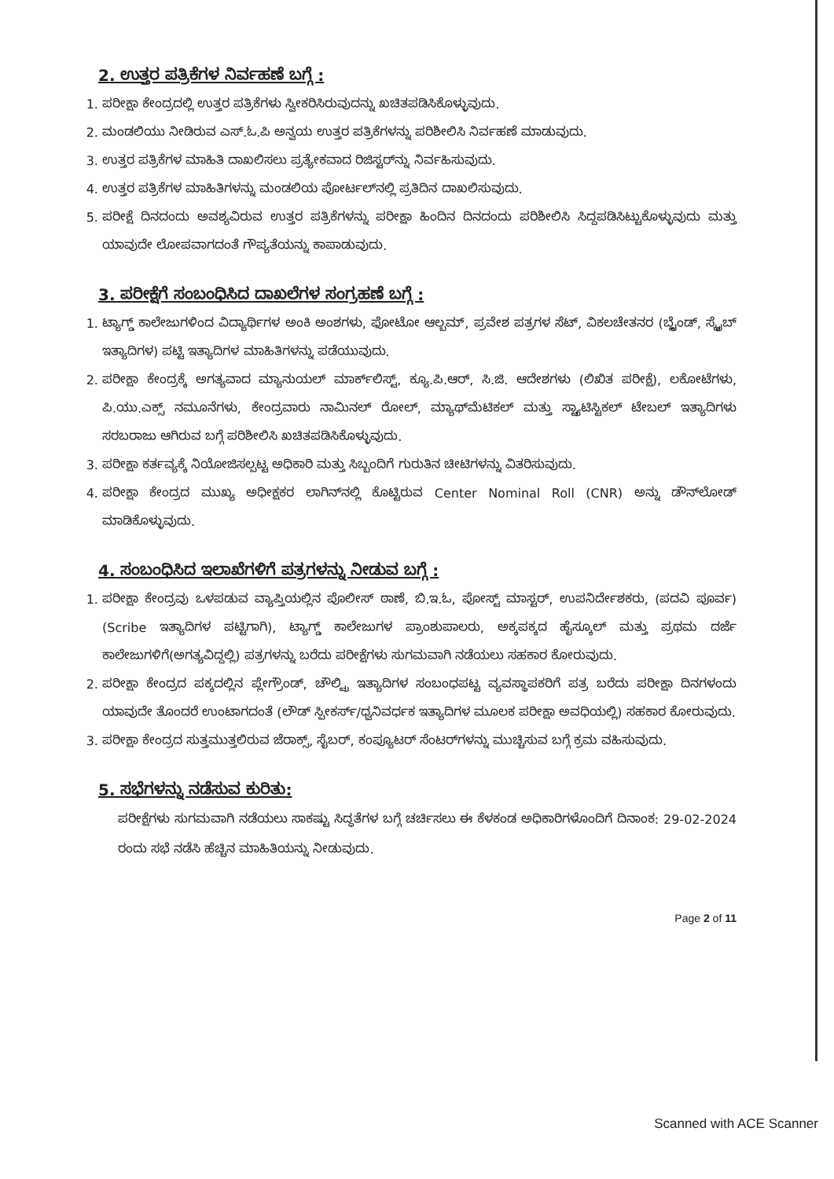2. ಉತ್ತರ ಪತ್ರಿಕೆಗಳ ನಿರ್ವಹಣೆ ಬಗ್ಗೆ :
1. ಪರೀಕ್ಷಾ ಕೇಂದ್ರದಲ್ಲಿ ಉತ್ತರ ಪತ್ರಿಕೆಗಳು ಸ್ವೀಕರಿಸಿರುವುದನ್ನು ಖಚಿತಪಡಿಸಿಕೊಳ್ಳುವುದು.
2. ಮಂಡಲಿಯು ನೀಡಿರುವ ಎಸ್.ಓ.ಪಿ ಅನ್ವಯ ಉತ್ತರ ಪತ್ರಿಕೆಗಳನ್ನು ಪರಿಶೀಲಿಸಿ ನಿರ್ವಹಣೆ ಮಾಡುವುದು.
3. ಉತ್ತರ ಪತ್ರಿಕೆಗಳ ಮಾಹಿತಿ ದಾಖಲಿಸಲು ಪ್ರತ್ಯೇಕವಾದ ರಿಜಿಸ್ಟರ್‌ನ್ನು ನಿರ್ವಹಿಸುವುದು.
4. ಉತ್ತರ ಪತ್ರಿಕೆಗಳ ಮಾಹಿತಿಗಳನ್ನು ಮಂಡಲಿಯ ಪೋರ್ಟಲ್‌ನಲ್ಲಿ ಪ್ರತಿದಿನ ದಾಖಲಿಸುವುದು.
5. ಪರೀಕ್ಷೆ ದಿನದಂದು ಅವಶ್ಯವಿರುವ ಉತ್ತರ ಪತ್ರಿಕೆಗಳನ್ನು ಪರೀಕ್ಷಾ ಹಿಂದಿನ ದಿನದಂದು ಪರಿಶೀಲಿಸಿ ಸಿದ್ದಪಡಿಸಿಟ್ಟುಕೊಳ್ಳುವುದು ಮತ್ತು ಯಾವುದೇ ಲೋಪವಾಗದಂತೆ ಗೌಪ್ಯತೆಯನ್ನು ಕಾಪಾಡುವುದು.
3. ಪರೀಕ್ಷೆಗೆ ಸಂಬಂಧಿಸಿದ ದಾಖಲೆಗಳ ಸಂಗ್ರಹಣೆ ಬಗ್ಗೆ :
1. ಟ್ಯಾಗ್ಡ್ ಕಾಲೇಜುಗಳಿಂದ ವಿದ್ಯಾರ್ಥಿಗಳ ಅಂಕಿ ಅಂಶಗಳು, ಫೋಟೋ ಆಲ್ಬಮ್, ಪ್ರವೇಶ ಪತ್ರಗಳ ಸೆಟ್, ವಿಕಲಚೇತನರ (ಬ್ಲೈಂಡ್, ಸ್ಕ್ರೈಬ್ ಇತ್ಯಾದಿಗಳ) ಪಟ್ಟಿ ಇತ್ಯಾದಿಗಳ ಮಾಹಿತಿಗಳನ್ನು ಪಡೆಯುವುದು.
2. ಪರೀಕ್ಷಾ ಕೇಂದ್ರಕ್ಕೆ ಅಗತ್ಯವಾದ ಮ್ಯಾನುಯಲ್ ಮಾರ್ಕ್‌ಲಿಸ್ಟ್, ಕ್ಯೂ.ಪಿ.ಆರ್, ಸಿ.ಜಿ. ಆದೇಶಗಳು (ಲಿಖಿತ ಪರೀಕ್ಷೆ), ಲಕೋಟೆಗಳು, ಪಿ.ಯು.ಎಕ್ಸ್ ನಮೂನೆಗಳು, ಕೇಂದ್ರವಾರು ನಾಮಿನಲ್ ರೋಲ್, ಮ್ಯಾಥ್‌ಮೆಟಿಕಲ್ ಮತ್ತು ಸ್ಟ್ಯಾಟಿಸ್ಟಿಕಲ್ ಟೇಬಲ್ ಇತ್ಯಾದಿಗಳು ಸರಬರಾಜು ಆಗಿರುವ ಬಗ್ಗೆ ಪರಿಶೀಲಿಸಿ ಖಚಿತಪಡಿಸಿಕೊಳ್ಳುವುದು.
3. ಪರೀಕ್ಷಾ ಕರ್ತವ್ಯಕ್ಕೆ ನಿಯೋಜಿಸಲ್ಪಟ್ಟ ಅಧಿಕಾರಿ ಮತ್ತು ಸಿಬ್ಬಂದಿಗೆ ಗುರುತಿನ ಚೀಟಿಗಳನ್ನು ವಿತರಿಸುವುದು.
4. ಪರೀಕ್ಷಾ ಕೇಂದ್ರದ ಮುಖ್ಯ ಅಧೀಕ್ಷಕರ ಲಾಗಿನ್‌ನಲ್ಲಿ ಕೊಟ್ಟಿರುವ Center Nominal Roll (CNR) ಅನ್ನು ಡೌನ್‌ಲೋಡ್ ಮಾಡಿಕೊಳ್ಳುವುದು.
4. ಸಂಬಂಧಿಸಿದ ಇಲಾಖೆಗಳಿಗೆ ಪತ್ರಗಳನ್ನು ನೀಡುವ ಬಗ್ಗೆ :
1. ಪರೀಕ್ಷಾ ಕೇಂದ್ರವು ಒಳಪಡುವ ವ್ಯಾಪ್ತಿಯಲ್ಲಿನ ಪೊಲೀಸ್ ಠಾಣೆ, ಬಿ.ಇ.ಓ, ಪೋಸ್ಟ್ ಮಾಸ್ಟರ್, ಉಪನಿರ್ದೇಶಕರು, (ಪದವಿ ಪೂರ್ವ) (Scribe ಇತ್ಯಾದಿಗಳ ಪಟ್ಟಿಗಾಗಿ), ಟ್ಯಾಗ್ಡ್ ಕಾಲೇಜುಗಳ ಪ್ರಾಂಶುಪಾಲರು, ಅಕ್ಕಪಕ್ಕದ ಹೈಸ್ಕೂಲ್ ಮತ್ತು ಪ್ರಥಮ ದರ್ಜೆ ಕಾಲೇಜುಗಳಿಗೆ(ಅಗತ್ಯವಿದ್ದಲ್ಲಿ) ಪತ್ರಗಳನ್ನು ಬರೆದು ಪರೀಕ್ಷೆಗಳು ಸುಗಮವಾಗಿ ನಡೆಯಲು ಸಹಕಾರ ಕೋರುವುದು.
2. ಪರೀಕ್ಷಾ ಕೇಂದ್ರದ ಪಕ್ಕದಲ್ಲಿನ ಪ್ಲೇಗ್ರೌಂಡ್, ಚೌಲ್ಟ್ರಿ ಇತ್ಯಾದಿಗಳ ಸಂಬಂಧಪಟ್ಟ ವ್ಯವಸ್ಥಾಪಕರಿಗೆ ಪತ್ರ ಬರೆದು ಪರೀಕ್ಷಾ ದಿನಗಳಂದು ಯಾವುದೇ ತೊಂದರೆ ಉಂಟಾಗದಂತೆ (ಲೌಡ್ ಸ್ಪೀಕರ್ಸ್/ಧ್ವನಿವರ್ಧಕ ಇತ್ಯಾದಿಗಳ ಮೂಲಕ ಪರೀಕ್ಷಾ ಅವಧಿಯಲ್ಲಿ) ಸಹಕಾರ ಕೋರುವುದು.
3. ಪರೀಕ್ಷಾ ಕೇಂದ್ರದ ಸುತ್ತಮುತ್ತಲಿರುವ ಜೆರಾಕ್ಸ್, ಸೈಬರ್, ಕಂಪ್ಯೂಟರ್ ಸೆಂಟರ್‌ಗಳನ್ನು ಮುಚ್ಚಿಸುವ ಬಗ್ಗೆ ಕ್ರಮ ವಹಿಸುವುದು.
5. ಸಭೆಗಳನ್ನು ನಡೆಸುವ ಕುರಿತು:
ಪರೀಕ್ಷೆಗಳು ಸುಗಮವಾಗಿ ನಡೆಯಲು ಸಾಕಷ್ಟು ಸಿದ್ಧತೆಗಳ ಬಗ್ಗೆ ಚರ್ಚಿಸಲು ಈ ಕೆಳಕಂಡ ಅಧಿಕಾರಿಗಳೊಂದಿಗೆ ದಿನಾಂಕ: 29-02-2024 ರಂದು ಸಭೆ ನಡೆಸಿ ಹೆಚ್ಚಿನ ಮಾಹಿತಿಯನ್ನು ನೀಡುವುದು.
Page 2 of 11
Scanned with ACE Scanner